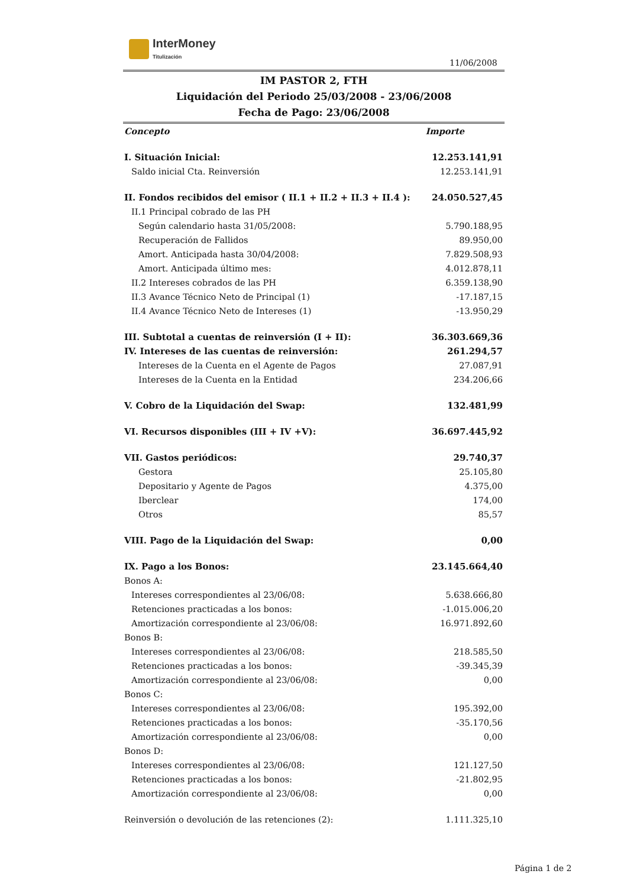InterMoney
Titulización
11/06/2008
IM PASTOR 2, FTH
Liquidación del Periodo 25/03/2008 - 23/06/2008
Fecha de Pago: 23/06/2008
| Concepto | Importe |
| --- | --- |
| I. Situación Inicial: | 12.253.141,91 |
| Saldo inicial Cta. Reinversión | 12.253.141,91 |
| II. Fondos recibidos del emisor ( II.1 + II.2 + II.3 + II.4 ): | 24.050.527,45 |
| II.1 Principal cobrado de las PH | |
| Según calendario hasta 31/05/2008: | 5.790.188,95 |
| Recuperación de Fallidos | 89.950,00 |
| Amort. Anticipada hasta 30/04/2008: | 7.829.508,93 |
| Amort. Anticipada último mes: | 4.012.878,11 |
| II.2 Intereses cobrados de las PH | 6.359.138,90 |
| II.3 Avance Técnico Neto de Principal (1) | -17.187,15 |
| II.4 Avance Técnico Neto de Intereses (1) | -13.950,29 |
| III. Subtotal a cuentas de reinversión (I + II): | 36.303.669,36 |
| IV. Intereses de las cuentas de reinversión: | 261.294,57 |
| Intereses de la Cuenta en el Agente de Pagos | 27.087,91 |
| Intereses de la Cuenta en la Entidad | 234.206,66 |
| V. Cobro de la Liquidación del Swap: | 132.481,99 |
| VI. Recursos disponibles (III + IV +V): | 36.697.445,92 |
| VII. Gastos periódicos: | 29.740,37 |
| Gestora | 25.105,80 |
| Depositario y Agente de Pagos | 4.375,00 |
| Iberclear | 174,00 |
| Otros | 85,57 |
| VIII. Pago de la Liquidación del Swap: | 0,00 |
| IX. Pago a los Bonos: | 23.145.664,40 |
| Bonos A: | |
| Intereses correspondientes al 23/06/08: | 5.638.666,80 |
| Retenciones practicadas a los bonos: | -1.015.006,20 |
| Amortización correspondiente al 23/06/08: | 16.971.892,60 |
| Bonos B: | |
| Intereses correspondientes al 23/06/08: | 218.585,50 |
| Retenciones practicadas a los bonos: | -39.345,39 |
| Amortización correspondiente al 23/06/08: | 0,00 |
| Bonos C: | |
| Intereses correspondientes al 23/06/08: | 195.392,00 |
| Retenciones practicadas a los bonos: | -35.170,56 |
| Amortización correspondiente al 23/06/08: | 0,00 |
| Bonos D: | |
| Intereses correspondientes al 23/06/08: | 121.127,50 |
| Retenciones practicadas a los bonos: | -21.802,95 |
| Amortización correspondiente al 23/06/08: | 0,00 |
| Reinversión o devolución de las retenciones (2): | 1.111.325,10 |
Página 1 de 2